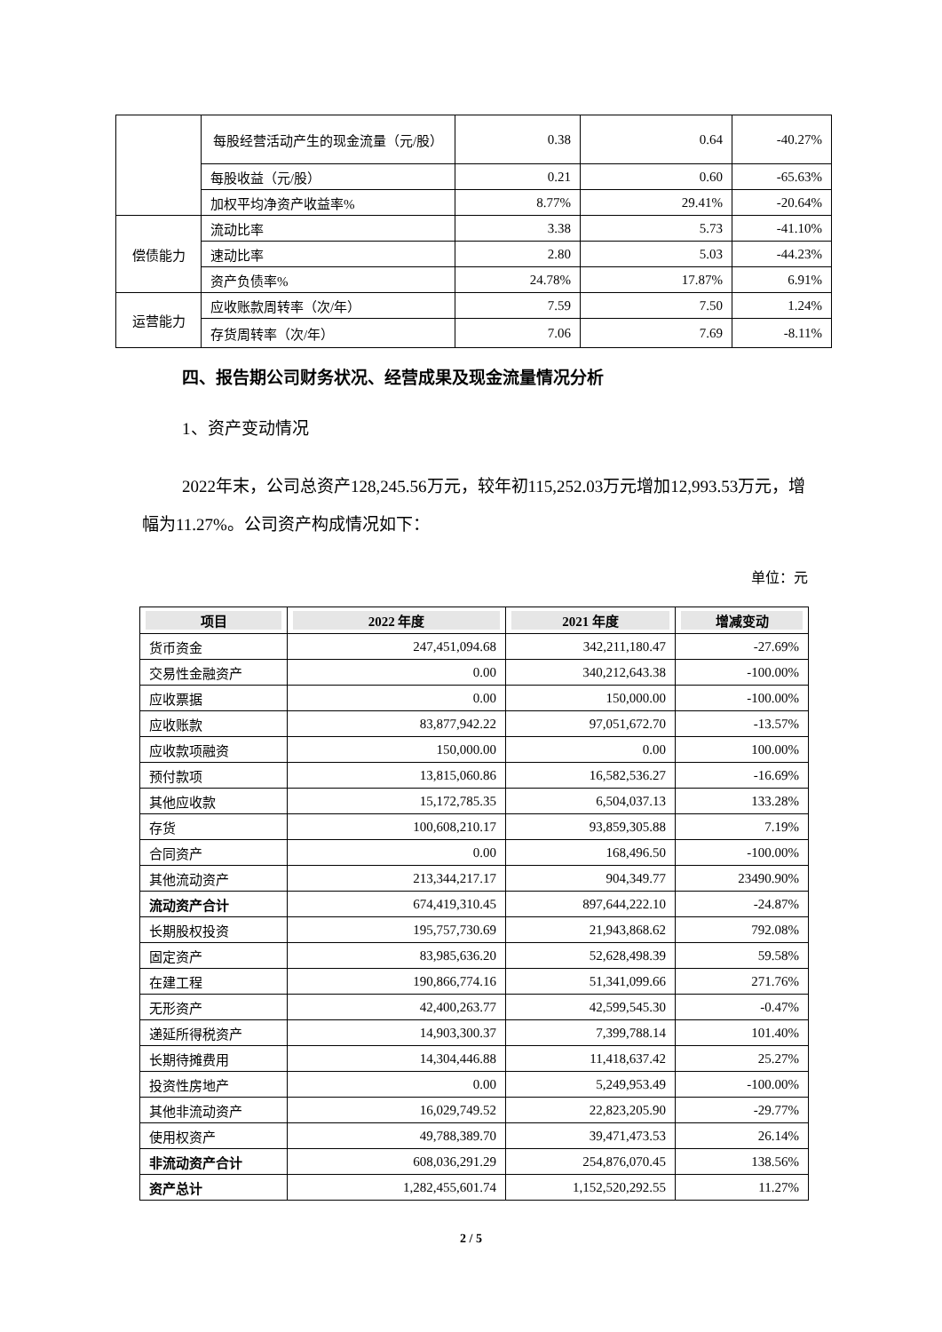| | 每股经营活动产生的现金流量（元/股） | 0.38 | 0.64 | -40.27% |
| | 每股收益（元/股） | 0.21 | 0.60 | -65.63% |
| | 加权平均净资产收益率% | 8.77% | 29.41% | -20.64% |
| 偿债能力 | 流动比率 | 3.38 | 5.73 | -41.10% |
| | 速动比率 | 2.80 | 5.03 | -44.23% |
| | 资产负债率% | 24.78% | 17.87% | 6.91% |
| 运营能力 | 应收账款周转率（次/年） | 7.59 | 7.50 | 1.24% |
| | 存货周转率（次/年） | 7.06 | 7.69 | -8.11% |
四、报告期公司财务状况、经营成果及现金流量情况分析
1、资产变动情况
2022年末，公司总资产128,245.56万元，较年初115,252.03万元增加12,993.53万元，增幅为11.27%。公司资产构成情况如下：
单位：元
| 项目 | 2022 年度 | 2021 年度 | 增减变动 |
| --- | --- | --- | --- |
| 货币资金 | 247,451,094.68 | 342,211,180.47 | -27.69% |
| 交易性金融资产 | 0.00 | 340,212,643.38 | -100.00% |
| 应收票据 | 0.00 | 150,000.00 | -100.00% |
| 应收账款 | 83,877,942.22 | 97,051,672.70 | -13.57% |
| 应收款项融资 | 150,000.00 | 0.00 | 100.00% |
| 预付款项 | 13,815,060.86 | 16,582,536.27 | -16.69% |
| 其他应收款 | 15,172,785.35 | 6,504,037.13 | 133.28% |
| 存货 | 100,608,210.17 | 93,859,305.88 | 7.19% |
| 合同资产 | 0.00 | 168,496.50 | -100.00% |
| 其他流动资产 | 213,344,217.17 | 904,349.77 | 23490.90% |
| 流动资产合计 | 674,419,310.45 | 897,644,222.10 | -24.87% |
| 长期股权投资 | 195,757,730.69 | 21,943,868.62 | 792.08% |
| 固定资产 | 83,985,636.20 | 52,628,498.39 | 59.58% |
| 在建工程 | 190,866,774.16 | 51,341,099.66 | 271.76% |
| 无形资产 | 42,400,263.77 | 42,599,545.30 | -0.47% |
| 递延所得税资产 | 14,903,300.37 | 7,399,788.14 | 101.40% |
| 长期待摊费用 | 14,304,446.88 | 11,418,637.42 | 25.27% |
| 投资性房地产 | 0.00 | 5,249,953.49 | -100.00% |
| 其他非流动资产 | 16,029,749.52 | 22,823,205.90 | -29.77% |
| 使用权资产 | 49,788,389.70 | 39,471,473.53 | 26.14% |
| 非流动资产合计 | 608,036,291.29 | 254,876,070.45 | 138.56% |
| 资产总计 | 1,282,455,601.74 | 1,152,520,292.55 | 11.27% |
2 / 5